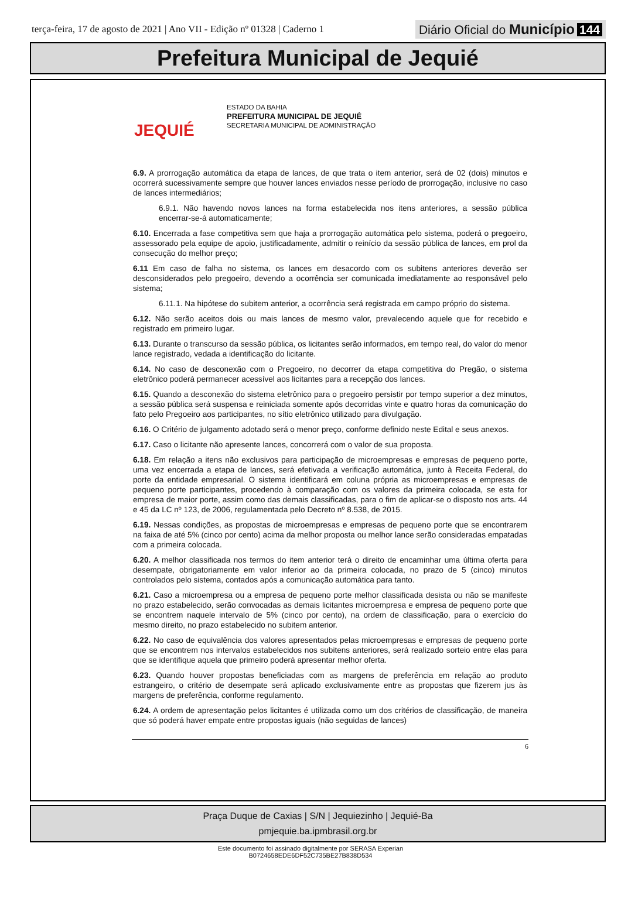terça-feira, 17 de agosto de 2021 | Ano VII - Edição nº 01328 | Caderno 1
Diário Oficial do Município 144
Prefeitura Municipal de Jequié
JEQUIÉ
ESTADO DA BAHIA
PREFEITURA MUNICIPAL DE JEQUIÉ
SECRETARIA MUNICIPAL DE ADMINISTRAÇÃO
6.9. A prorrogação automática da etapa de lances, de que trata o item anterior, será de 02 (dois) minutos e ocorrerá sucessivamente sempre que houver lances enviados nesse período de prorrogação, inclusive no caso de lances intermediários;
6.9.1. Não havendo novos lances na forma estabelecida nos itens anteriores, a sessão pública encerrar-se-á automaticamente;
6.10. Encerrada a fase competitiva sem que haja a prorrogação automática pelo sistema, poderá o pregoeiro, assessorado pela equipe de apoio, justificadamente, admitir o reinício da sessão pública de lances, em prol da consecução do melhor preço;
6.11 Em caso de falha no sistema, os lances em desacordo com os subitens anteriores deverão ser desconsiderados pelo pregoeiro, devendo a ocorrência ser comunicada imediatamente ao responsável pelo sistema;
6.11.1. Na hipótese do subitem anterior, a ocorrência será registrada em campo próprio do sistema.
6.12. Não serão aceitos dois ou mais lances de mesmo valor, prevalecendo aquele que for recebido e registrado em primeiro lugar.
6.13. Durante o transcurso da sessão pública, os licitantes serão informados, em tempo real, do valor do menor lance registrado, vedada a identificação do licitante.
6.14. No caso de desconexão com o Pregoeiro, no decorrer da etapa competitiva do Pregão, o sistema eletrônico poderá permanecer acessível aos licitantes para a recepção dos lances.
6.15. Quando a desconexão do sistema eletrônico para o pregoeiro persistir por tempo superior a dez minutos, a sessão pública será suspensa e reiniciada somente após decorridas vinte e quatro horas da comunicação do fato pelo Pregoeiro aos participantes, no sítio eletrônico utilizado para divulgação.
6.16. O Critério de julgamento adotado será o menor preço, conforme definido neste Edital e seus anexos.
6.17. Caso o licitante não apresente lances, concorrerá com o valor de sua proposta.
6.18. Em relação a itens não exclusivos para participação de microempresas e empresas de pequeno porte, uma vez encerrada a etapa de lances, será efetivada a verificação automática, junto à Receita Federal, do porte da entidade empresarial. O sistema identificará em coluna própria as microempresas e empresas de pequeno porte participantes, procedendo à comparação com os valores da primeira colocada, se esta for empresa de maior porte, assim como das demais classificadas, para o fim de aplicar-se o disposto nos arts. 44 e 45 da LC nº 123, de 2006, regulamentada pelo Decreto nº 8.538, de 2015.
6.19. Nessas condições, as propostas de microempresas e empresas de pequeno porte que se encontrarem na faixa de até 5% (cinco por cento) acima da melhor proposta ou melhor lance serão consideradas empatadas com a primeira colocada.
6.20. A melhor classificada nos termos do item anterior terá o direito de encaminhar uma última oferta para desempate, obrigatoriamente em valor inferior ao da primeira colocada, no prazo de 5 (cinco) minutos controlados pelo sistema, contados após a comunicação automática para tanto.
6.21. Caso a microempresa ou a empresa de pequeno porte melhor classificada desista ou não se manifeste no prazo estabelecido, serão convocadas as demais licitantes microempresa e empresa de pequeno porte que se encontrem naquele intervalo de 5% (cinco por cento), na ordem de classificação, para o exercício do mesmo direito, no prazo estabelecido no subitem anterior.
6.22. No caso de equivalência dos valores apresentados pelas microempresas e empresas de pequeno porte que se encontrem nos intervalos estabelecidos nos subitens anteriores, será realizado sorteio entre elas para que se identifique aquela que primeiro poderá apresentar melhor oferta.
6.23. Quando houver propostas beneficiadas com as margens de preferência em relação ao produto estrangeiro, o critério de desempate será aplicado exclusivamente entre as propostas que fizerem jus às margens de preferência, conforme regulamento.
6.24. A ordem de apresentação pelos licitantes é utilizada como um dos critérios de classificação, de maneira que só poderá haver empate entre propostas iguais (não seguidas de lances)
6
Praça Duque de Caxias | S/N | Jequiezinho | Jequié-Ba
pmjequie.ba.ipmbrasil.org.br
Este documento foi assinado digitalmente por SERASA Experian
B0724658EDE6DF52C735BE27B838D534